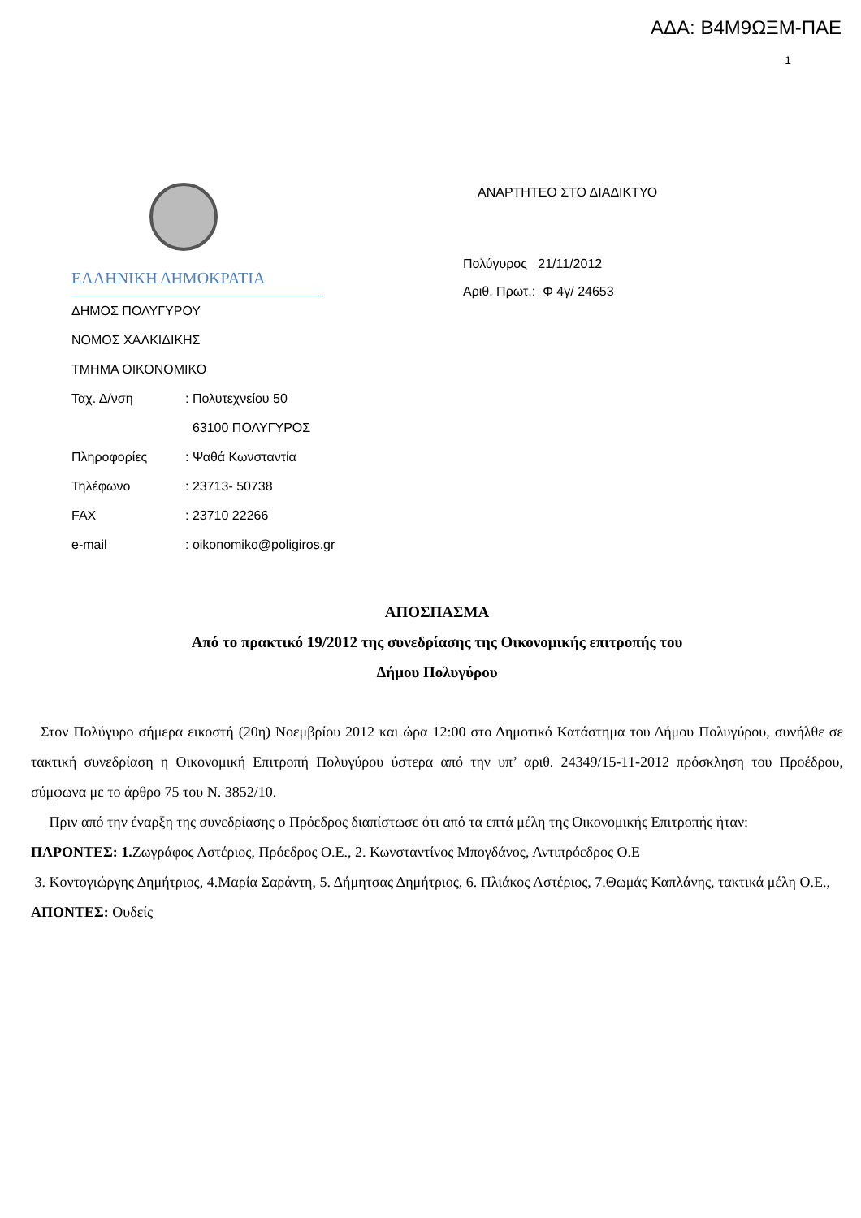ΑΔΑ: Β4Μ9ΩΞΜ-ΠΑΕ
1
ΕΛΛΗΝΙΚΗ ΔΗΜΟΚΡΑΤΙΑ
ΔΗΜΟΣ ΠΟΛΥΓΥΡΟΥ
ΝΟΜΟΣ ΧΑΛΚΙΔΙΚΗΣ
ΤΜΗΜΑ ΟΙΚΟΝΟΜΙΚΟ
Ταχ. Δ/νση : Πολυτεχνείου 50
63100 ΠΟΛΥΓΥΡΟΣ
Πληροφορίες : Ψαθά Κωνσταντία
Τηλέφωνο : 23713- 50738
FAX : 23710 22266
e-mail : oikonomiko@poligiros.gr
ΑΝΑΡΤΗΤΕΟ ΣΤΟ ΔΙΑΔΙΚΤΥΟ
Πολύγυρος 21/11/2012
Αριθ. Πρωτ.: Φ 4γ/ 24653
ΑΠΟΣΠΑΣΜΑ
Από το πρακτικό 19/2012 της συνεδρίασης της Οικονομικής επιτροπής του
Δήμου Πολυγύρου
Στον Πολύγυρο σήμερα εικοστή (20η) Νοεμβρίου 2012 και ώρα 12:00 στο Δημοτικό Κατάστημα του Δήμου Πολυγύρου, συνήλθε σε τακτική συνεδρίαση η Οικονομική Επιτροπή Πολυγύρου ύστερα από την υπ’ αριθ. 24349/15-11-2012 πρόσκληση του Προέδρου, σύμφωνα με το άρθρο 75 του Ν. 3852/10.
Πριν από την έναρξη της συνεδρίασης ο Πρόεδρος διαπίστωσε ότι από τα επτά μέλη της Οικονομικής Επιτροπής ήταν:
ΠΑΡΟΝΤΕΣ: 1. Ζωγράφος Αστέριος, Πρόεδρος Ο.Ε., 2. Κωνσταντίνος Μπογδάνος, Αντιπρόεδρος Ο.Ε
3. Κοντογιώργης Δημήτριος, 4.Μαρία Σαράντη, 5. Δήμητσας Δημήτριος, 6. Πλιάκος Αστέριος, 7.Θωμάς Καπλάνης, τακτικά μέλη Ο.Ε.,
ΑΠΟΝΤΕΣ: Ουδείς